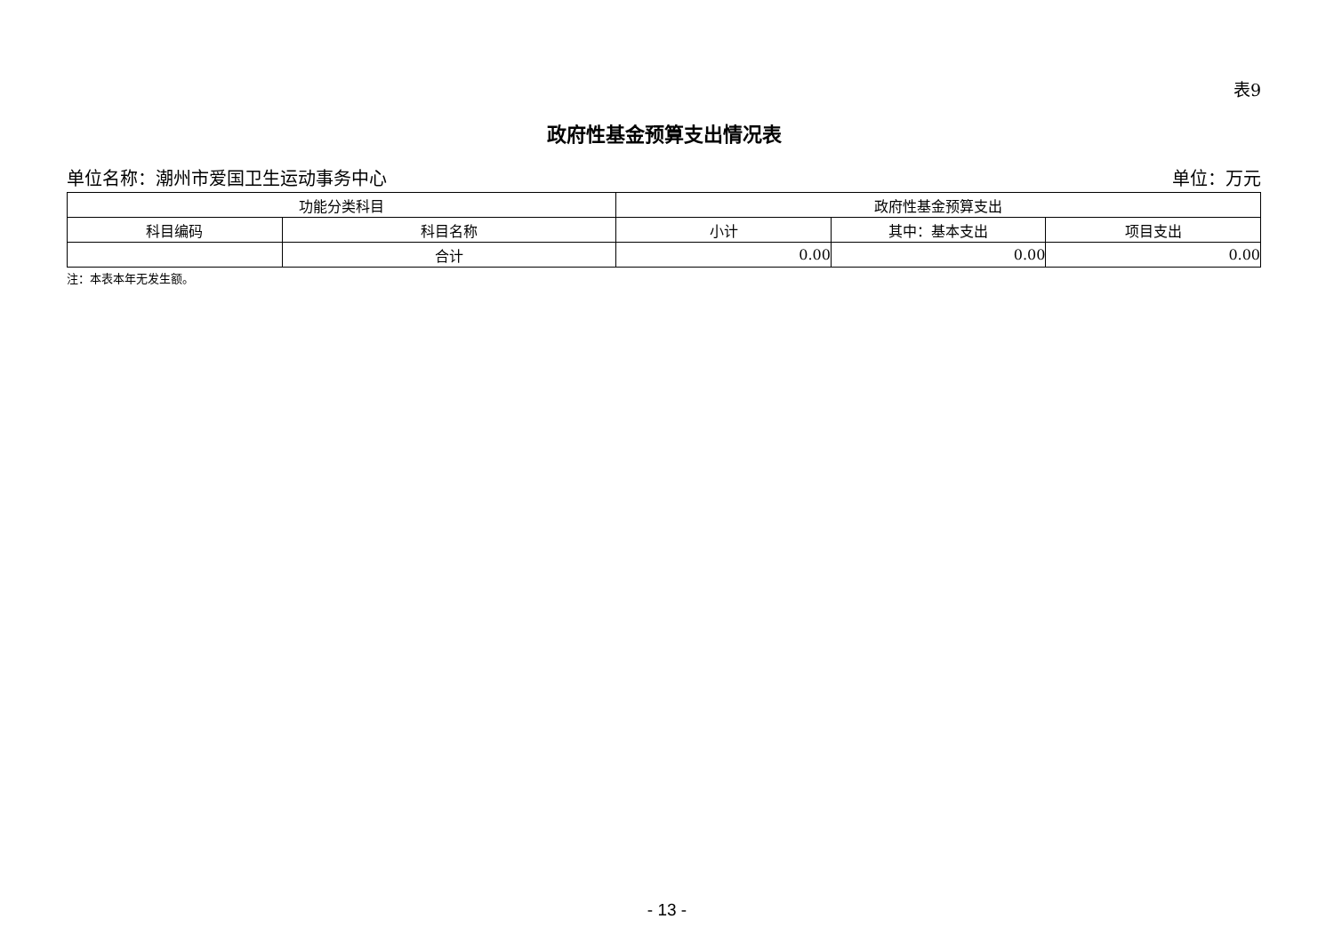表9
政府性基金预算支出情况表
单位名称：潮州市爱国卫生运动事务中心 单位：万元
| 功能分类科目 | | 政府性基金预算支出 | | |
| --- | --- | --- | --- | --- |
| 科目编码 | 科目名称 | 小计 | 其中：基本支出 | 项目支出 |
| | 合计 | 0.00 | 0.00 | 0.00 |
注：本表本年无发生额。
- 13 -